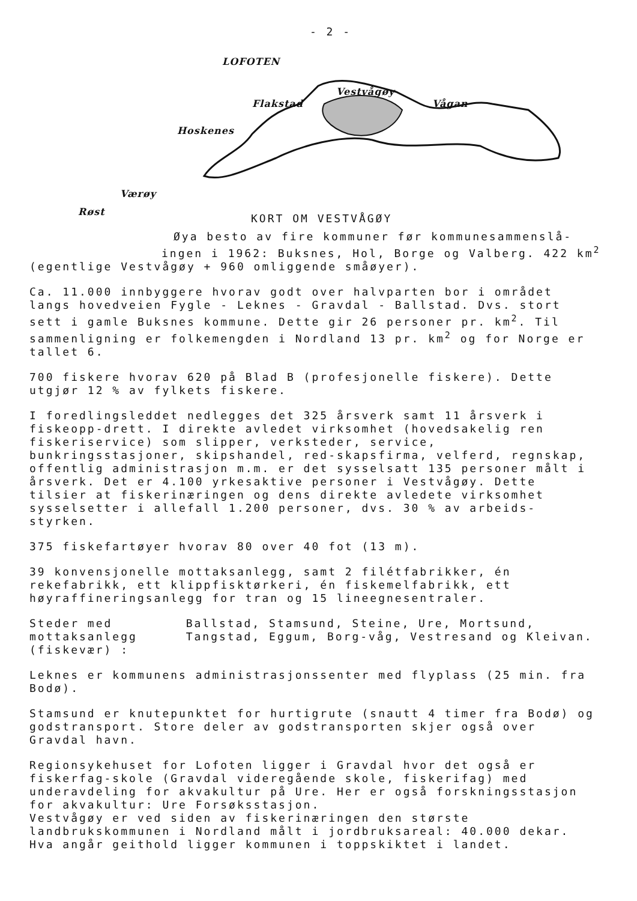- 2 -
LOFOTEN
Vestvågøy
Flakstad Vågan
Hoskenes
Værøy
Røst
KORT OM VESTVÅGØY
Øya besto av fire kommuner før kommunesammenslå-
ingen i 1962: Buksnes, Hol, Borge og Valberg. 422 km<sup>2</sup>
(egentlige Vestvågøy + 960 omliggende småøyer).
Ca. 11.000 innbyggere hvorav godt over halvparten bor i området langs hovedveien Fygle - Leknes - Gravdal - Ballstad. Dvs. stort sett i gamle Buksnes kommune. Dette gir 26 personer pr. km<sup>2</sup>. Til sammenligning er folkemengden i Nordland 13 pr. km<sup>2</sup> og for Norge er tallet 6.
700 fiskere hvorav 620 på Blad B (profesjonelle fiskere). Dette utgjør 12 % av fylkets fiskere.
I foredlingsleddet nedlegges det 325 årsverk samt 11 årsverk i fiskeopp-drett. I direkte avledet virksomhet (hovedsakelig ren fiskeriservice) som slipper, verksteder, service, bunkringsstasjoner, skipshandel, red-skapsfirma, velferd, regnskap, offentlig administrasjon m.m. er det sysselsatt 135 personer målt i årsverk. Det er 4.100 yrkesaktive personer i Vestvågøy. Dette tilsier at fiskerinæringen og dens direkte avledete virksomhet sysselsetter i allefall 1.200 personer, dvs. 30 % av arbeids-styrken.
375 fiskefartøyer hvorav 80 over 40 fot (13 m).
39 konvensjonelle mottaksanlegg, samt 2 filétfabrikker, én rekefabrikk, ett klippfisktørkeri, én fiskemelfabrikk, ett høyraffineringsanlegg for tran og 15 lineegnesentraler.
Steder med mottaksanlegg (fiskevær) :
Ballstad, Stamsund, Steine, Ure, Mortsund, Tangstad, Eggum, Borg-våg, Vestresand og Kleivan.
Leknes er kommunens administrasjonssenter med flyplass (25 min. fra Bodø).
Stamsund er knutepunktet for hurtigrute (snautt 4 timer fra Bodø) og godstransport. Store deler av godstransporten skjer også over Gravdal havn.
Regionsykehuset for Lofoten ligger i Gravdal hvor det også er fiskerfag-skole (Gravdal videregående skole, fiskerifag) med underavdeling for akvakultur på Ure. Her er også forskningsstasjon for akvakultur: Ure Forsøksstasjon.
Vestvågøy er ved siden av fiskerinæringen den største landbrukskommunen i Nordland målt i jordbruksareal: 40.000 dekar. Hva angår geithold ligger kommunen i toppskiktet i landet.